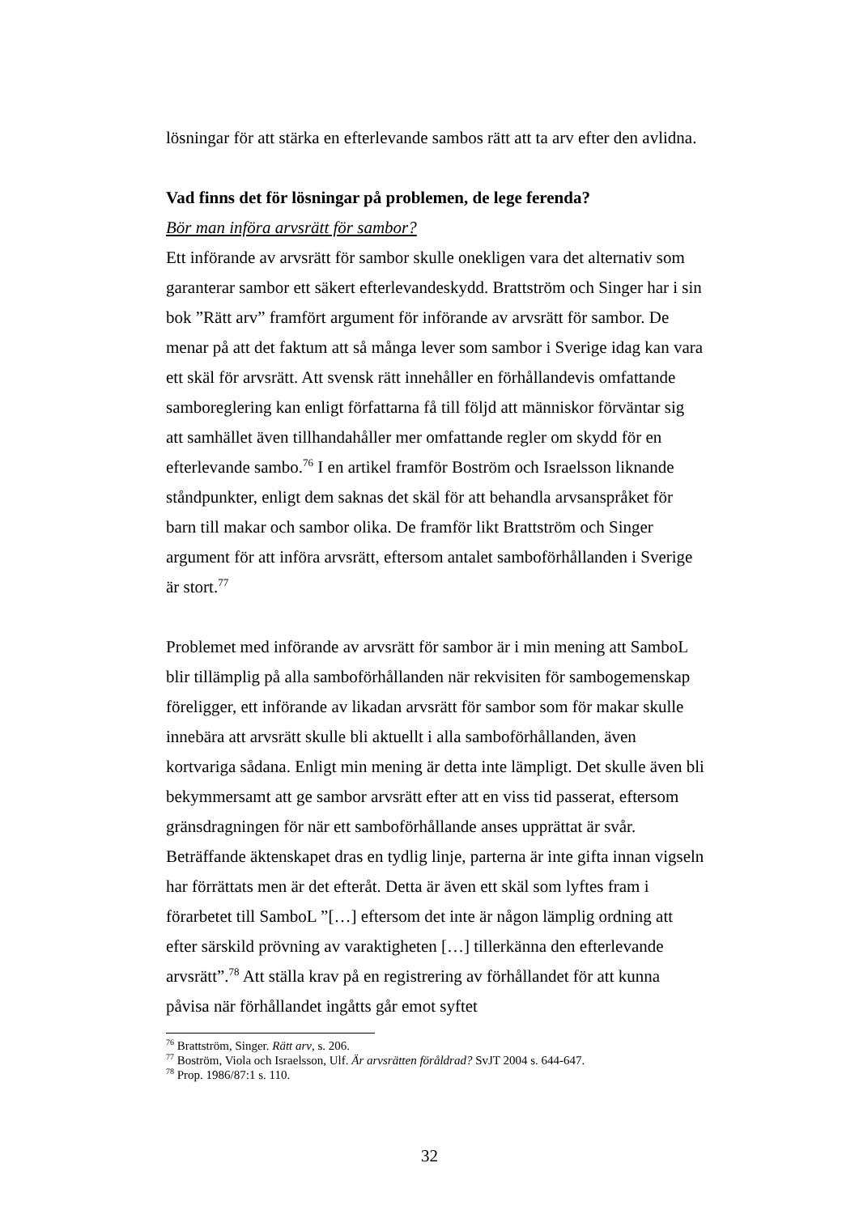lösningar för att stärka en efterlevande sambos rätt att ta arv efter den avlidna.
Vad finns det för lösningar på problemen, de lege ferenda?
Bör man införa arvsrätt för sambor?
Ett införande av arvsrätt för sambor skulle onekligen vara det alternativ som garanterar sambor ett säkert efterlevandeskydd. Brattström och Singer har i sin bok ”Rätt arv” framfört argument för införande av arvsrätt för sambor. De menar på att det faktum att så många lever som sambor i Sverige idag kan vara ett skäl för arvsrätt. Att svensk rätt innehåller en förhållandevis omfattande samboreglering kan enligt författarna få till följd att människor förväntar sig att samhället även tillhandahåller mer omfattande regler om skydd för en efterlevande sambo.<sup>76</sup> I en artikel framför Boström och Israelsson liknande ståndpunkter, enligt dem saknas det skäl för att behandla arvsanspråket för barn till makar och sambor olika. De framför likt Brattström och Singer argument för att införa arvsrätt, eftersom antalet samboförhållanden i Sverige är stort.<sup>77</sup>
Problemet med införande av arvsrätt för sambor är i min mening att SamboL blir tillämplig på alla samboförhållanden när rekvisiten för sambogemenskap föreligger, ett införande av likadan arvsrätt för sambor som för makar skulle innebära att arvsrätt skulle bli aktuellt i alla samboförhållanden, även kortvariga sådana. Enligt min mening är detta inte lämpligt. Det skulle även bli bekymmersamt att ge sambor arvsrätt efter att en viss tid passerat, eftersom gränsdragningen för när ett samboförhållande anses upprättat är svår. Beträffande äktenskapet dras en tydlig linje, parterna är inte gifta innan vigseln har förrättats men är det efteråt. Detta är även ett skäl som lyftes fram i förarbetet till SamboL ”[…] eftersom det inte är någon lämplig ordning att efter särskild prövning av varaktigheten […] tillerkänna den efterlevande arvsrätt”.<sup>78</sup> Att ställa krav på en registrering av förhållandet för att kunna påvisa när förhållandet ingåtts går emot syftet
<sup>76</sup> Brattström, Singer. Rätt arv, s. 206.
<sup>77</sup> Boström, Viola och Israelsson, Ulf. Är arvsrätten föråldrad? SvJT 2004 s. 644-647.
<sup>78</sup> Prop. 1986/87:1 s. 110.
32